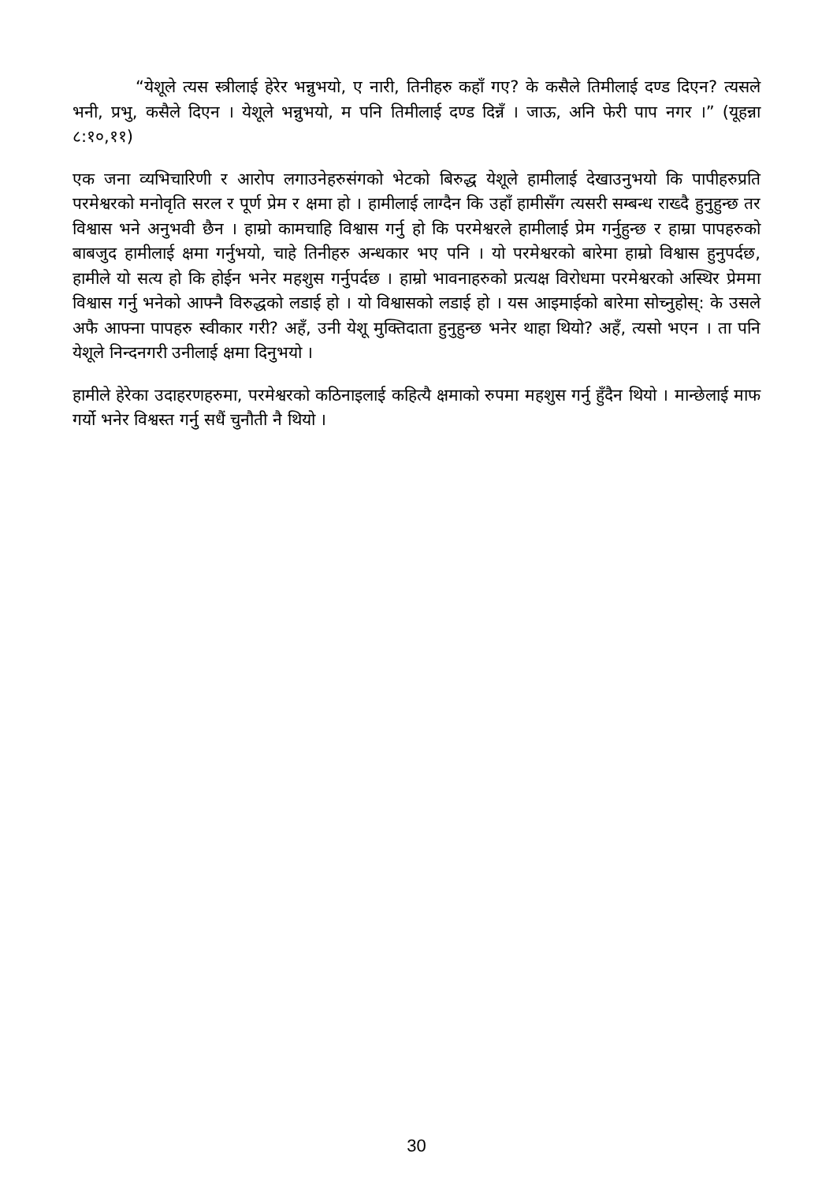“येशूले त्यस स्त्रीलाई हेरेर भन्नुभयो, ए नारी, तिनीहरु कहाँ गए? के कसैले तिमीलाई दण्ड दिएन? त्यसले भनी, प्रभु, कसैले दिएन । येशूले भन्नुभयो, म पनि तिमीलाई दण्ड दिन्नँ । जाऊ, अनि फेरी पाप नगर ।” (यूहन्ना ८:१०,११)
एक जना व्यभिचारिणी र आरोप लगाउनेहरुसंगको भेटको बिरुद्ध येशूले हामीलाई देखाउनुभयो कि पापीहरुप्रति परमेश्वरको मनोवृति सरल र पूर्ण प्रेम र क्षमा हो । हामीलाई लाग्दैन कि उहाँ हामीसँग त्यसरी सम्बन्ध राख्दै हुनुहुन्छ तर विश्वास भने अनुभवी छैन । हाम्रो कामचाहि विश्वास गर्नु हो कि परमेश्वरले हामीलाई प्रेम गर्नुहुन्छ र हाम्रा पापहरुको बाबजुद हामीलाई क्षमा गर्नुभयो, चाहे तिनीहरु अन्धकार भए पनि । यो परमेश्वरको बारेमा हाम्रो विश्वास हुनुपर्दछ, हामीले यो सत्य हो कि होईन भनेर महशुस गर्नुपर्दछ । हाम्रो भावनाहरुको प्रत्यक्ष विरोधमा परमेश्वरको अस्थिर प्रेममा विश्वास गर्नु भनेको आफ्नै विरुद्धको लडाई हो । यो विश्वासको लडाई हो । यस आइमाईको बारेमा सोच्नुहोस्: के उसले अफै आफ्ना पापहरु स्वीकार गरी? अहँ, उनी येशू मुक्तिदाता हुनुहुन्छ भनेर थाहा थियो? अहँ, त्यसो भएन । ता पनि येशूले निन्दनगरी उनीलाई क्षमा दिनुभयो ।
हामीले हेरेका उदाहरणहरुमा, परमेश्वरको कठिनाइलाई कहित्यै क्षमाको रुपमा महशुस गर्नु हुँदैन थियो । मान्छेलाई माफ गर्यो भनेर विश्वस्त गर्नु सधैं चुनौती नै थियो ।
30